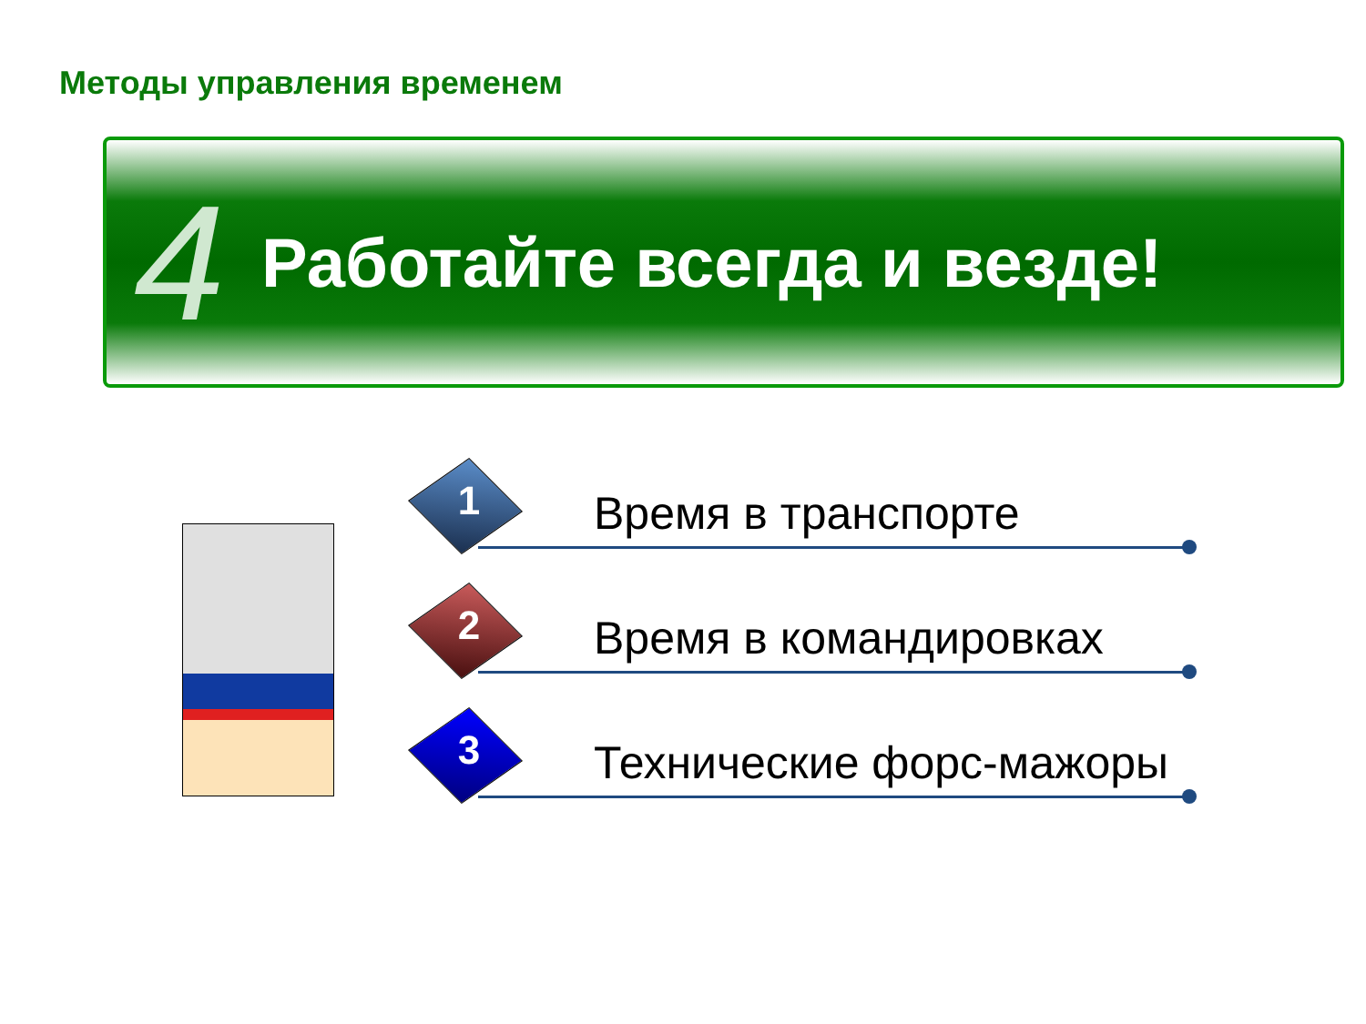Методы управления временем
4
Работайте всегда и везде!
1 Время в транспорте
2 Время в командировках
3 Технические форс-мажоры